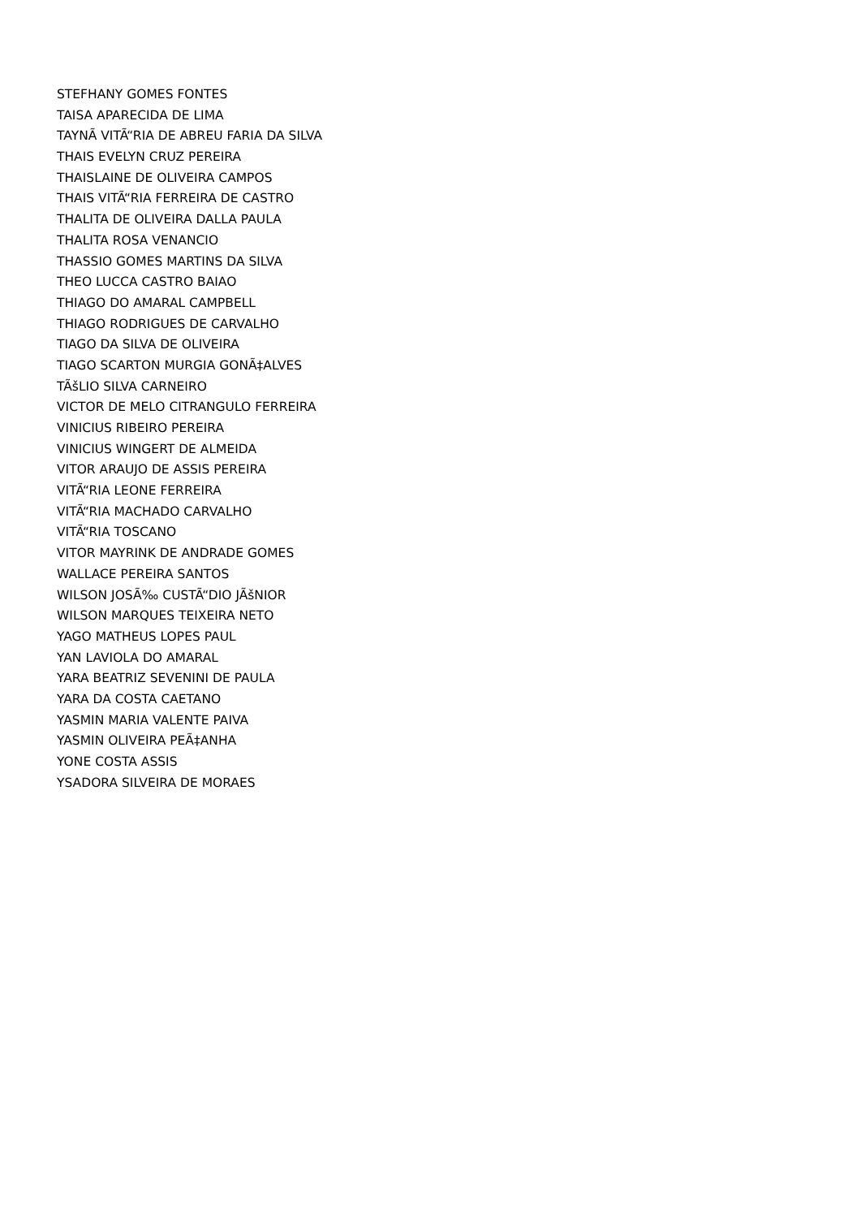STEFHANY GOMES FONTES
TAISA APARECIDA DE LIMA
TAYNÃ VITÃ“RIA DE ABREU FARIA DA SILVA
THAIS EVELYN CRUZ PEREIRA
THAISLAINE DE OLIVEIRA CAMPOS
THAIS VITÃ“RIA FERREIRA DE CASTRO
THALITA DE OLIVEIRA DALLA PAULA
THALITA ROSA VENANCIO
THASSIO GOMES MARTINS DA SILVA
THEO LUCCA CASTRO BAIAO
THIAGO DO AMARAL CAMPBELL
THIAGO RODRIGUES DE CARVALHO
TIAGO DA SILVA DE OLIVEIRA
TIAGO SCARTON MURGIA GONÃ‡ALVES
TÃšLIO SILVA CARNEIRO
VICTOR DE MELO CITRANGULO FERREIRA
VINICIUS RIBEIRO PEREIRA
VINICIUS WINGERT DE ALMEIDA
VITOR ARAUJO DE ASSIS PEREIRA
VITÃ“RIA LEONE FERREIRA
VITÃ“RIA MACHADO CARVALHO
VITÃ“RIA TOSCANO
VITOR MAYRINK DE ANDRADE GOMES
WALLACE PEREIRA SANTOS
WILSON JOSÃ‰ CUSTÃ“DIO JÃšNIOR
WILSON MARQUES TEIXEIRA NETO
YAGO MATHEUS LOPES PAUL
YAN LAVIOLA DO AMARAL
YARA BEATRIZ SEVENINI DE PAULA
YARA DA COSTA CAETANO
YASMIN MARIA VALENTE PAIVA
YASMIN OLIVEIRA PEÃ‡ANHA
YONE COSTA ASSIS
YSADORA SILVEIRA DE MORAES